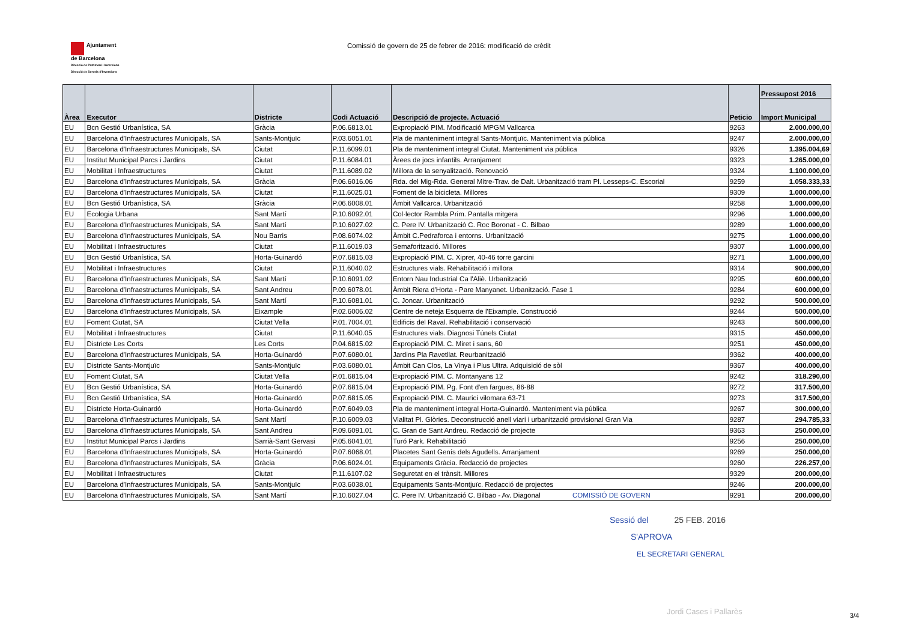Ajuntament
de Barcelona
Direcció de Patrimoni i Inversions
Direcció de Serveis d'Inversions
Comissió de govern de 25 de febrer de 2016: modificació de crèdit
| Àrea | Executor | Districte | Codi Actuació | Descripció de projecte. Actuació | Peticio | Pressupost 2016 |
| --- | --- | --- | --- | --- | --- | --- |
| | | | | | | Import Municipal |
| EU | Bcn Gestió Urbanística, SA | Gràcia | P.06.6813.01 | Expropiació PIM. Modificació MPGM Vallcarca | 9263 | 2.000.000,00 |
| EU | Barcelona d'Infraestructures Municipals, SA | Sants-Montjuïc | P.03.6051.01 | Pla de manteniment integral Sants-Montjuïc. Manteniment via pública | 9247 | 2.000.000,00 |
| EU | Barcelona d'Infraestructures Municipals, SA | Ciutat | P.11.6099.01 | Pla de manteniment integral Ciutat. Manteniment via pública | 9326 | 1.395.004,69 |
| EU | Institut Municipal Parcs i Jardins | Ciutat | P.11.6084.01 | Àrees de jocs infantils. Arranjament | 9323 | 1.265.000,00 |
| EU | Mobilitat i Infraestructures | Ciutat | P.11.6089.02 | Millora de la senyalització. Renovació | 9324 | 1.100.000,00 |
| EU | Barcelona d'Infraestructures Municipals, SA | Gràcia | P.06.6016.06 | Rda. del Mig-Rda. General Mitre-Trav. de Dalt. Urbanització tram Pl. Lesseps-C. Escorial | 9259 | 1.058.333,33 |
| EU | Barcelona d'Infraestructures Municipals, SA | Ciutat | P.11.6025.01 | Foment de la bicicleta. Millores | 9309 | 1.000.000,00 |
| EU | Bcn Gestió Urbanística, SA | Gràcia | P.06.6008.01 | Àmbit Vallcarca. Urbanització | 9258 | 1.000.000,00 |
| EU | Ecologia Urbana | Sant Martí | P.10.6092.01 | Col·lector Rambla Prim. Pantalla mitgera | 9296 | 1.000.000,00 |
| EU | Barcelona d'Infraestructures Municipals, SA | Sant Martí | P.10.6027.02 | C. Pere IV. Urbanització C. Roc Boronat - C. Bilbao | 9289 | 1.000.000,00 |
| EU | Barcelona d'Infraestructures Municipals, SA | Nou Barris | P.08.6074.02 | Àmbit C.Pedraforca i entorns. Urbanització | 9275 | 1.000.000,00 |
| EU | Mobilitat i Infraestructures | Ciutat | P.11.6019.03 | Semaforització. Millores | 9307 | 1.000.000,00 |
| EU | Bcn Gestió Urbanística, SA | Horta-Guinardó | P.07.6815.03 | Expropiació PIM. C. Xiprer, 40-46 torre garcini | 9271 | 1.000.000,00 |
| EU | Mobilitat i Infraestructures | Ciutat | P.11.6040.02 | Estructures vials. Rehabilitació i millora | 9314 | 900.000,00 |
| EU | Barcelona d'Infraestructures Municipals, SA | Sant Martí | P.10.6091.02 | Entorn Nau Industrial Ca l'Aliè. Urbanització | 9295 | 600.000,00 |
| EU | Barcelona d'Infraestructures Municipals, SA | Sant Andreu | P.09.6078.01 | Àmbit Riera d'Horta - Pare Manyanet. Urbanització. Fase 1 | 9284 | 600.000,00 |
| EU | Barcelona d'Infraestructures Municipals, SA | Sant Martí | P.10.6081.01 | C. Joncar. Urbanització | 9292 | 500.000,00 |
| EU | Barcelona d'Infraestructures Municipals, SA | Eixample | P.02.6006.02 | Centre de neteja Esquerra de l'Eixample. Construcció | 9244 | 500.000,00 |
| EU | Foment Ciutat, SA | Ciutat Vella | P.01.7004.01 | Edificis del Raval. Rehabilitació i conservació | 9243 | 500.000,00 |
| EU | Mobilitat i Infraestructures | Ciutat | P.11.6040.05 | Estructures vials. Diagnosi Túnels Ciutat | 9315 | 450.000,00 |
| EU | Districte Les Corts | Les Corts | P.04.6815.02 | Expropiació PIM. C. Miret i sans, 60 | 9251 | 450.000,00 |
| EU | Barcelona d'Infraestructures Municipals, SA | Horta-Guinardó | P.07.6080.01 | Jardins Pla Ravetllat. Reurbanització | 9362 | 400.000,00 |
| EU | Districte Sants-Montjuïc | Sants-Montjuïc | P.03.6080.01 | Àmbit Can Clos, La Vinya i Plus Ultra. Adquisició de sòl | 9367 | 400.000,00 |
| EU | Foment Ciutat, SA | Ciutat Vella | P.01.6815.04 | Expropiació PIM. C. Montanyans 12 | 9242 | 318.290,00 |
| EU | Bcn Gestió Urbanística, SA | Horta-Guinardó | P.07.6815.04 | Expropiació PIM. Pg. Font d'en fargues, 86-88 | 9272 | 317.500,00 |
| EU | Bcn Gestió Urbanística, SA | Horta-Guinardó | P.07.6815.05 | Expropiació PIM. C. Maurici vilomara 63-71 | 9273 | 317.500,00 |
| EU | Districte Horta-Guinardó | Horta-Guinardó | P.07.6049.03 | Pla de manteniment integral Horta-Guinardó. Manteniment via pública | 9267 | 300.000,00 |
| EU | Barcelona d'Infraestructures Municipals, SA | Sant Martí | P.10.6009.03 | Vialitat Pl. Glòries. Deconstrucció anell viari i urbanització provisional Gran Via | 9287 | 294.785,33 |
| EU | Barcelona d'Infraestructures Municipals, SA | Sant Andreu | P.09.6091.01 | C. Gran de Sant Andreu. Redacció de projecte | 9363 | 250.000,00 |
| EU | Institut Municipal Parcs i Jardins | Sarrià-Sant Gervasi | P.05.6041.01 | Turó Park. Rehabilitació | 9256 | 250.000,00 |
| EU | Barcelona d'Infraestructures Municipals, SA | Horta-Guinardó | P.07.6068.01 | Placetes Sant Genís dels Agudells. Arranjament | 9269 | 250.000,00 |
| EU | Barcelona d'Infraestructures Municipals, SA | Gràcia | P.06.6024.01 | Equipaments Gràcia. Redacció de projectes | 9260 | 226.257,00 |
| EU | Mobilitat i Infraestructures | Ciutat | P.11.6107.02 | Seguretat en el trànsit. Millores | 9329 | 200.000,00 |
| EU | Barcelona d'Infraestructures Municipals, SA | Sants-Montjuïc | P.03.6038.01 | Equipaments Sants-Montjuïc. Redacció de projectes | 9246 | 200.000,00 |
| EU | Barcelona d'Infraestructures Municipals, SA | Sant Martí | P.10.6027.04 | C. Pere IV. Urbanització C. Bilbao - Av. Diagonal COMISSIÓ DE GOVERN | 9291 | 200.000,00 |
Sessió del 25 FEB. 2016
S'APROVA
EL SECRETARI GENERAL
Jordi Cases i Pallarès 3/4